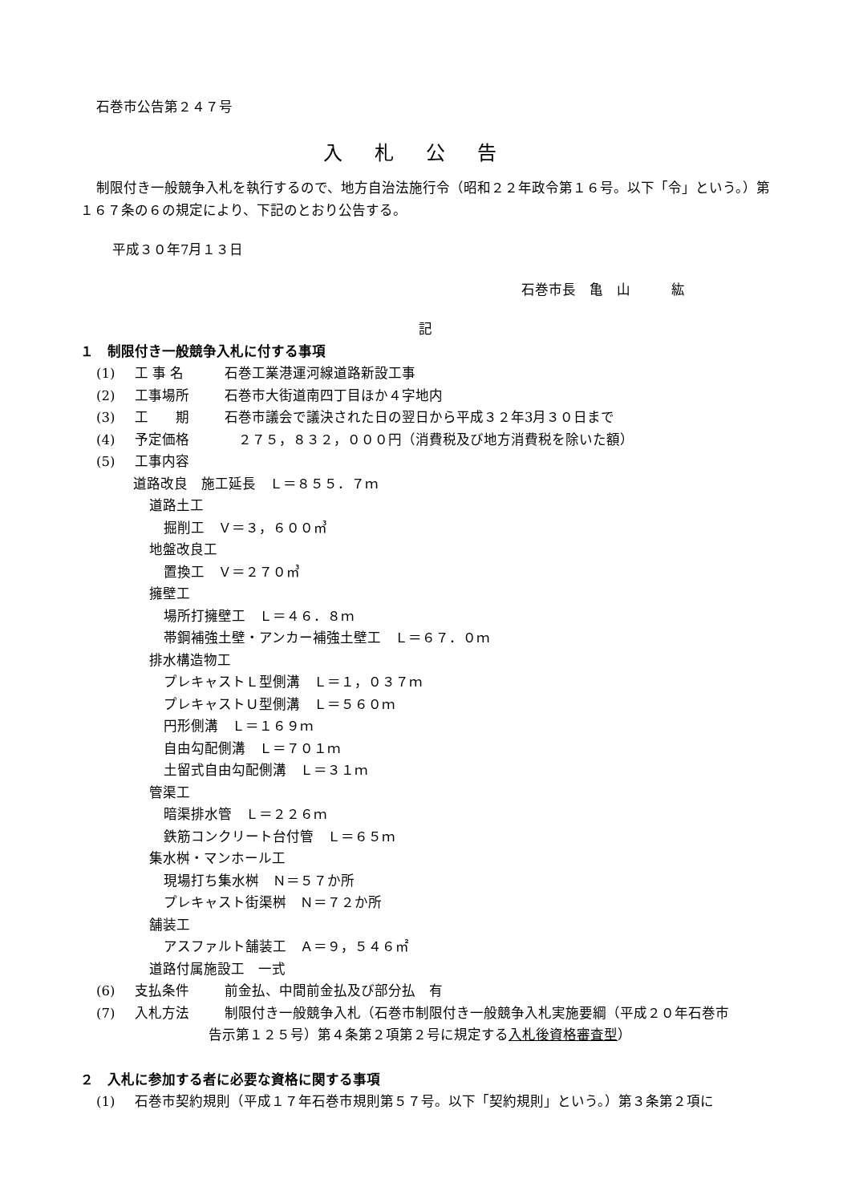石巻市公告第２４７号
入札公告
制限付き一般競争入札を執行するので、地方自治法施行令（昭和２２年政令第１６号。以下「令」という。）第１６７条の６の規定により、下記のとおり公告する。
平成３０年7月１３日
石巻市長　亀　山　　　紘
記
１　制限付き一般競争入札に付する事項
(1) 工 事 名 石巻工業港運河線道路新設工事
(2) 工事場所 石巻市大街道南四丁目ほか４字地内
(3) 工　　期 石巻市議会で議決された日の翌日から平成３２年3月３０日まで
(4) 予定価格　２７５，８３２，０００円（消費税及び地方消費税を除いた額）
(5) 工事内容
道路改良　施工延長　Ｌ＝８５５．７ｍ
道路土工
掘削工　Ｖ＝３，６００㎥
地盤改良工
置換工　Ｖ＝２７０㎥
擁壁工
場所打擁壁工　Ｌ＝４６．８ｍ
帯鋼補強土壁・アンカー補強土壁工　Ｌ＝６７．０ｍ
排水構造物工
プレキャストＬ型側溝　Ｌ＝１，０３７ｍ
プレキャストＵ型側溝　Ｌ＝５６０ｍ
円形側溝　Ｌ＝１６９ｍ
自由勾配側溝　Ｌ＝７０１ｍ
土留式自由勾配側溝　Ｌ＝３１ｍ
管渠工
暗渠排水管　Ｌ＝２２６ｍ
鉄筋コンクリート台付管　Ｌ＝６５ｍ
集水桝・マンホール工
現場打ち集水桝　Ｎ＝５７か所
プレキャスト街渠桝　Ｎ＝７２か所
舗装工
アスファルト舗装工　Ａ＝９，５４６㎡
道路付属施設工　一式
(6) 支払条件 前金払、中間前金払及び部分払　有
(7) 入札方法 制限付き一般競争入札（石巻市制限付き一般競争入札実施要綱（平成２０年石巻市
告示第１２５号）第４条第２項第２号に規定する入札後資格審査型）
２　入札に参加する者に必要な資格に関する事項
(1) 石巻市契約規則（平成１７年石巻市規則第５７号。以下「契約規則」という。）第３条第２項に